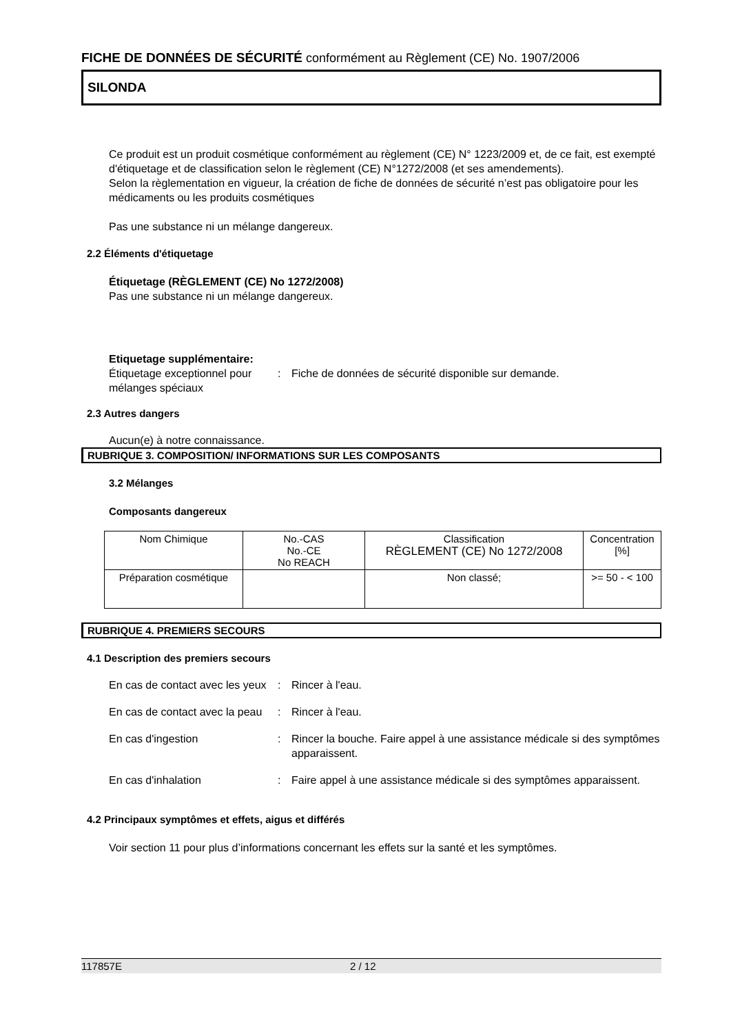FICHE DE DONNÉES DE SÉCURITÉ conformément au Règlement (CE) No. 1907/2006
SILONDA
Ce produit est un produit cosmétique conformément au règlement (CE) N° 1223/2009 et, de ce fait, est exempté d'étiquetage et de classification selon le règlement (CE) N°1272/2008 (et ses amendements).
Selon la règlementation en vigueur, la création de fiche de données de sécurité n’est pas obligatoire pour les médicaments ou les produits cosmétiques
Pas une substance ni un mélange dangereux.
2.2 Éléments d'étiquetage
Étiquetage (RÈGLEMENT (CE) No 1272/2008)
Pas une substance ni un mélange dangereux.
Etiquetage supplémentaire:
Étiquetage exceptionnel pour mélanges spéciaux
: Fiche de données de sécurité disponible sur demande.
2.3 Autres dangers
Aucun(e) à notre connaissance.
RUBRIQUE 3. COMPOSITION/ INFORMATIONS SUR LES COMPOSANTS
3.2 Mélanges
Composants dangereux
| Nom Chimique | No.-CAS No.-CE No REACH | Classification RÈGLEMENT (CE) No 1272/2008 | Concentration [%] |
| --- | --- | --- | --- |
| Préparation cosmétique | | Non classé; | >= 50 - < 100 |
RUBRIQUE 4. PREMIERS SECOURS
4.1 Description des premiers secours
En cas de contact avec les yeux
: Rincer à l'eau.
En cas de contact avec la peau
: Rincer à l'eau.
En cas d'ingestion : Rincer la bouche. Faire appel à une assistance médicale si des symptômes apparaissent.
En cas d'inhalation : Faire appel à une assistance médicale si des symptômes apparaissent.
4.2 Principaux symptômes et effets, aigus et différés
Voir section 11 pour plus d’informations concernant les effets sur la santé et les symptômes.
117857E 2 / 12